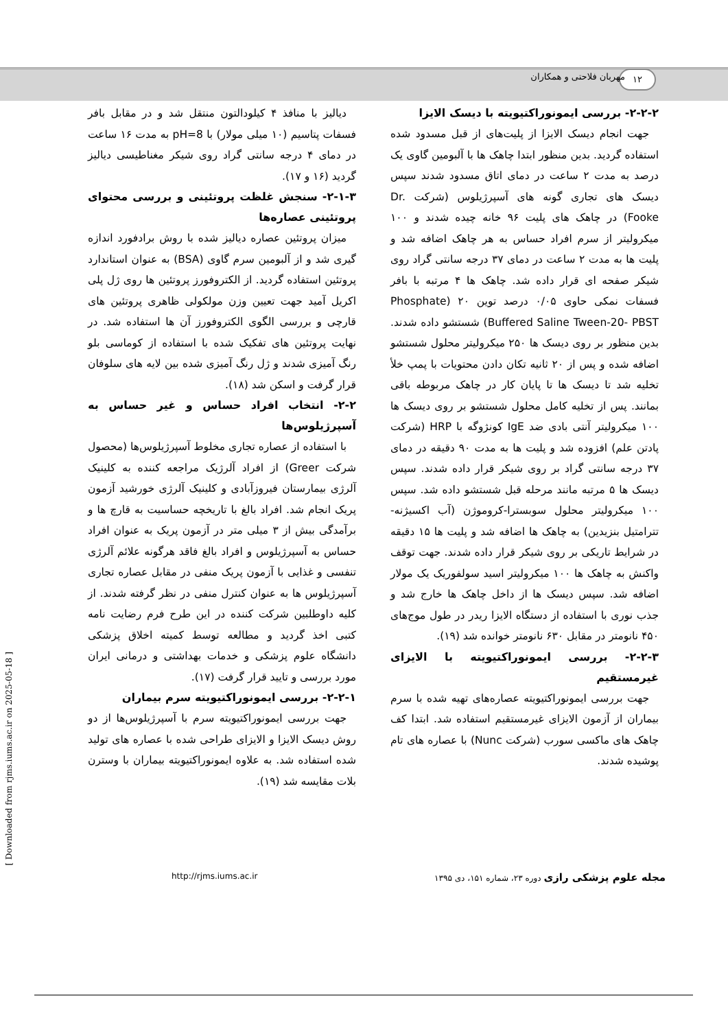۱۲ مهربان فلاحتی و همکاران
دیالیز با منافذ ۴ کیلودالتون منتقل شد و در مقابل بافر فسفات پتاسیم (۱۰ میلی مولار) با pH=8 به مدت ۱۶ ساعت در دمای ۴ درجه سانتی گراد روی شیکر مغناطیسی دیالیز گردید (۱۶ و ۱۷).
۲-۱-۳- سنجش غلظت پروتئینی و بررسی محتوای پروتئینی عصاره‌ها
میزان پروتئین عصاره دیالیز شده با روش برادفورد اندازه گیری شد و از آلبومین سرم گاوی (BSA) به عنوان استاندارد پروتئین استفاده گردید. از الکتروفورز پروتئین ها روی ژل پلی اکریل آمید جهت تعیین وزن مولکولی ظاهری پروتئین های قارچی و بررسی الگوی الکتروفورز آن ها استفاده شد. در نهایت پروتئین های تفکیک شده با استفاده از کوماسی بلو رنگ آمیزی شدند و ژل رنگ آمیزی شده بین لایه های سلوفان قرار گرفت و اسکن شد (۱۸).
۲-۲- انتخاب افراد حساس و غیر حساس به آسپرژیلوس‌ها
با استفاده از عصاره تجاری مخلوط آسپرژیلوس‌ها (محصول شرکت Greer) از افراد آلرژیک مراجعه کننده به کلینیک آلرژی بیمارستان فیروزآبادی و کلینیک آلرژی خورشید آزمون پریک انجام شد. افراد بالغ با تاریخچه حساسیت به قارچ ها و برآمدگی بیش از ۳ میلی متر در آزمون پریک به عنوان افراد حساس به آسپرژیلوس و افراد بالغ فاقد هرگونه علائم آلرژی تنفسی و غذایی با آزمون پریک منفی در مقابل عصاره تجاری آسپرژیلوس ها به عنوان کنترل منفی در نظر گرفته شدند. از کلیه داوطلبین شرکت کننده در این طرح فرم رضایت نامه کتبی اخذ گردید و مطالعه توسط کمیته اخلاق پزشکی دانشگاه علوم پزشکی و خدمات بهداشتی و درمانی ایران مورد بررسی و تایید قرار گرفت (۱۷).
۲-۲-۱- بررسی ایمونوراکتیویته سرم بیماران
جهت بررسی ایمونوراکتیویته سرم با آسپرژیلوس‌ها از دو روش دیسک الایزا و الایزای طراحی شده با عصاره های تولید شده استفاده شد. به علاوه ایمونوراکتیویته بیماران با وسترن بلات مقایسه شد (۱۹).
۲-۲-۲- بررسی ایمونوراکتیویته با دیسک الایزا
جهت انجام دیسک الایزا از پلیت‌های از قبل مسدود شده استفاده گردید. بدین منظور ابتدا چاهک ها با آلبومین گاوی یک درصد به مدت ۲ ساعت در دمای اتاق مسدود شدند سپس دیسک های تجاری گونه های آسپرژیلوس (شرکت Dr. Fooke) در چاهک های پلیت ۹۶ خانه چیده شدند و ۱۰۰ میکرولیتر از سرم افراد حساس به هر چاهک اضافه شد و پلیت ها به مدت ۲ ساعت در دمای ۳۷ درجه سانتی گراد روی شیکر صفحه ای قرار داده شد. چاهک ها ۴ مرتبه با بافر فسفات نمکی حاوی ۰/۰۵ درصد توین ۲۰ (Phosphate Buffered Saline Tween-20- PBST) شستشو داده شدند. بدین منظور بر روی دیسک ها ۲۵۰ میکرولیتر محلول شستشو اضافه شده و پس از ۲۰ ثانیه تکان دادن محتویات با پمپ خلأ تخلیه شد تا دیسک ها تا پایان کار در چاهک مربوطه باقی بمانند. پس از تخلیه کامل محلول شستشو بر روی دیسک ها ۱۰۰ میکرولیتر آنتی بادی ضد IgE کونژوگه با HRP (شرکت پادتن علم) افزوده شد و پلیت ها به مدت ۹۰ دقیقه در دمای ۳۷ درجه سانتی گراد بر روی شیکر قرار داده شدند. سپس دیسک ها ۵ مرتبه مانند مرحله قبل شستشو داده شد. سپس ۱۰۰ میکرولیتر محلول سوبسترا-کروموژن (آب اکسیژنه-تترامتیل بنزیدین) به چاهک ها اضافه شد و پلیت ها ۱۵ دقیقه در شرایط تاریکی بر روی شیکر قرار داده شدند. جهت توقف واکنش به چاهک ها ۱۰۰ میکرولیتر اسید سولفوریک یک مولار اضافه شد. سپس دیسک ها از داخل چاهک ها خارج شد و جذب نوری با استفاده از دستگاه الایزا ریدر در طول موج‌های ۴۵۰ نانومتر در مقابل ۶۳۰ نانومتر خوانده شد (۱۹).
۲-۲-۳- بررسی ایمونوراکتیویته با الایزای غیرمستقیم
جهت بررسی ایمونوراکتیویته عصاره‌های تهیه شده با سرم بیماران از آزمون الایزای غیرمستقیم استفاده شد. ابتدا کف چاهک های ماکسی سورب (شرکت Nunc) با عصاره های تام پوشیده شدند.
http://rjms.iums.ac.ir مجله علوم پزشکی رازی دوره ۲۳، شماره ۱۵۱، دی ۱۳۹۵
[ Downloaded from rjms.iums.ac.ir on 2025-05-18 ]